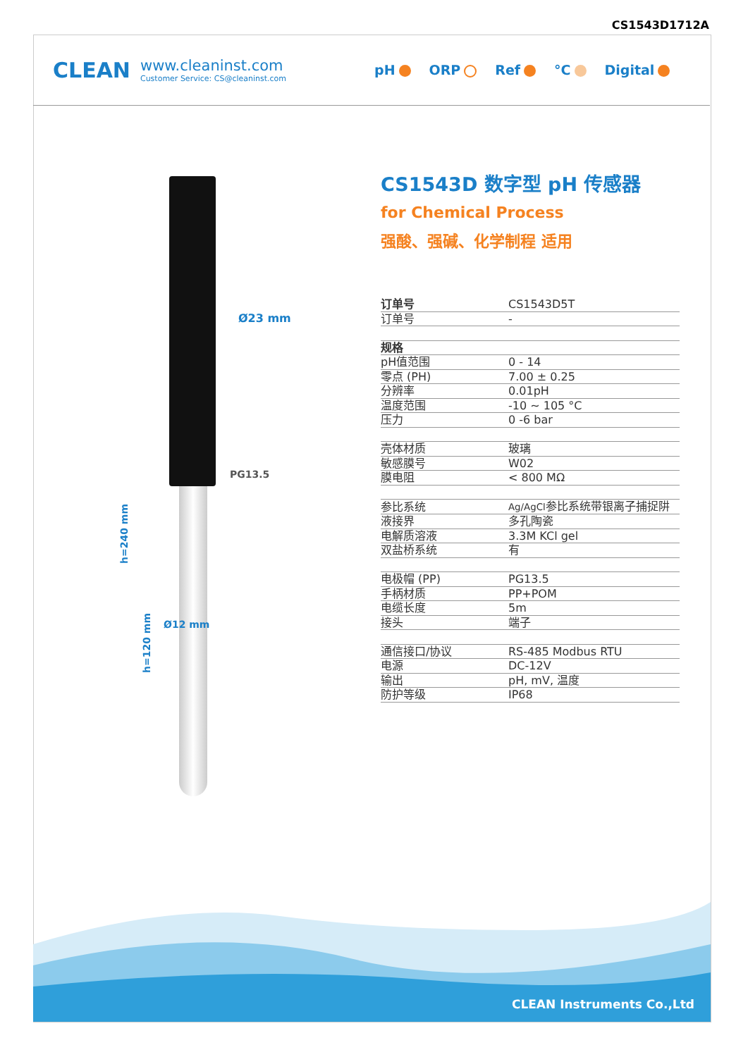CS1543D1712A
CLEAN
www.cleaninst.com
Customer Service: CS@cleaninst.com
pH ORP Ref °C Digital
Ø23 mm
PG13.5
Ø12 mm
h=240 mm
h=120 mm
CS1543D 数字型 pH 传感器
for Chemical Process
强酸、强碱、化学制程 适用
| 订单号 | CS1543D5T |
| 订单号 | - |
| 规格 | |
| pH值范围 | 0 - 14 |
| 零点 (PH) | 7.00 ± 0.25 |
| 分辨率 | 0.01pH |
| 温度范围 | -10 ~ 105 °C |
| 压力 | 0 -6 bar |
| 壳体材质 | 玻璃 |
| 敏感膜号 | W02 |
| 膜电阻 | < 800 MΩ |
| 参比系统 | Ag/AgCl 参比系统带银离子捕捉阱 |
| 液接界 | 多孔陶瓷 |
| 电解质溶液 | 3.3M KCl gel |
| 双盐桥系统 | 有 |
| 电极帽 (PP) | PG13.5 |
| 手柄材质 | PP+POM |
| 电缆长度 | 5m |
| 接头 | 端子 |
| 通信接口/协议 | RS-485 Modbus RTU |
| 电源 | DC-12V |
| 输出 | pH, mV, 温度 |
| 防护等级 | IP68 |
CLEAN Instruments Co.,Ltd